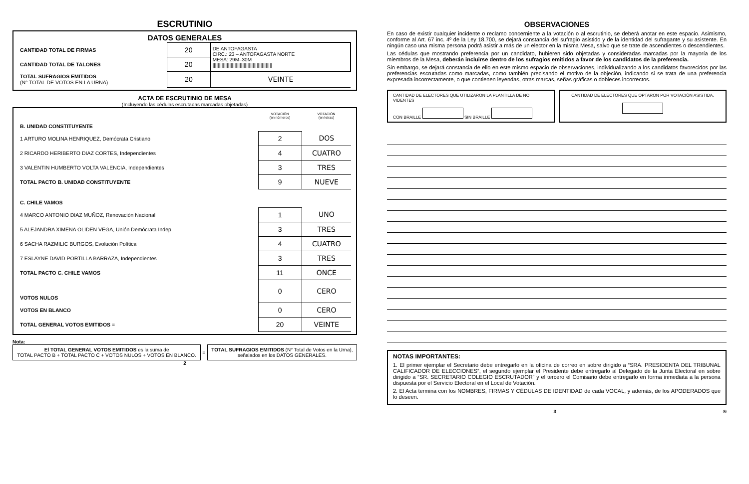ESCRUTINIO
DATOS GENERALES
| CANTIDAD TOTAL DE FIRMAS | 20 | DE ANTOFAGASTA CIRC.: 23 – ANTOFAGASTA NORTE MESA: 29M–30M ////////////////////////////////////////////// |
| CANTIDAD TOTAL DE TALONES | 20 | |
| TOTAL SUFRAGIOS EMITIDOS (N° TOTAL DE VOTOS EN LA URNA) | 20 | VEINTE |
ACTA DE ESCRUTINIO DE MESA
(Incluyendo las cédulas escrutadas marcadas objetadas)
| | VOTACIÓN (en números) | VOTACIÓN (en letras) |
| B. UNIDAD CONSTITUYENTE | | |
| 1 ARTURO MOLINA HENRIQUEZ, Demócrata Cristiano | 2 | DOS |
| 2 RICARDO HERIBERTO DIAZ CORTES, Independientes | 4 | CUATRO |
| 3 VALENTIN HUMBERTO VOLTA VALENCIA, Independientes | 3 | TRES |
| TOTAL PACTO B. UNIDAD CONSTITUYENTE | 9 | NUEVE |
| C. CHILE VAMOS | | |
| 4 MARCO ANTONIO DIAZ MUÑOZ, Renovación Nacional | 1 | UNO |
| 5 ALEJANDRA XIMENA OLIDEN VEGA, Unión Demócrata Indep. | 3 | TRES |
| 6 SACHA RAZMILIC BURGOS, Evolución Política | 4 | CUATRO |
| 7 ESLAYNE DAVID PORTILLA BARRAZA, Independientes | 3 | TRES |
| TOTAL PACTO C. CHILE VAMOS | 11 | ONCE |
| VOTOS NULOS | 0 | CERO |
| VOTOS EN BLANCO | 0 | CERO |
| TOTAL GENERAL VOTOS EMITIDOS = | 20 | VEINTE |
Nota:
| El TOTAL GENERAL VOTOS EMITIDOS es la suma de TOTAL PACTO B + TOTAL PACTO C + VOTOS NULOS + VOTOS EN BLANCO. | = | TOTAL SUFRAGIOS EMITIDOS (N° Total de Votos en la Urna), señalados en los DATOS GENERALES. |
2
OBSERVACIONES
En caso de existir cualquier incidente o reclamo concerniente a la votación o al escrutinio, se deberá anotar en este espacio. Asimismo, conforme al Art. 67 inc. 4º de la Ley 18.700, se dejará constancia del sufragio asistido y de la identidad del sufragante y su asistente. En ningún caso una misma persona podrá asistir a más de un elector en la misma Mesa, salvo que se trate de ascendientes o descendientes.
Las cédulas que mostrando preferencia por un candidato, hubieren sido objetadas y consideradas marcadas por la mayoría de los miembros de la Mesa, deberán incluirse dentro de los sufragios emitidos a favor de los candidatos de la preferencia.
Sin embargo, se dejará constancia de ello en este mismo espacio de observaciones, individualizando a los candidatos favorecidos por las preferencias escrutadas como marcadas, como también precisando el motivo de la objeción, indicando si se trata de una preferencia expresada incorrectamente, o que contienen leyendas, otras marcas, señas gráficas o dobleces incorrectos.
CANTIDAD DE ELECTORES QUE UTILIZARON LA PLANTILLA DE NO VIDENTES
CON BRAILLE SIN BRAILLE
CANTIDAD DE ELECTORES QUE OPTARON POR VOTACIÓN ASISTIDA.
NOTAS IMPORTANTES:
1. El primer ejemplar el Secretario debe entregarlo en la oficina de correo en sobre dirigido a “SRA. PRESIDENTA DEL TRIBUNAL CALIFICADOR DE ELECCIONES”, el segundo ejemplar el Presidente debe entregarlo al Delegado de la Junta Electoral en sobre dirigido a “SR. SECRETARIO COLEGIO ESCRUTADOR” y el tercero el Comisario debe entregarlo en forma inmediata a la persona dispuesta por el Servicio Electoral en el Local de Votación.
2. El Acta termina con los NOMBRES, FIRMAS Y CÉDULAS DE IDENTIDAD de cada VOCAL, y además, de los APODERADOS que lo deseen.
3 ®